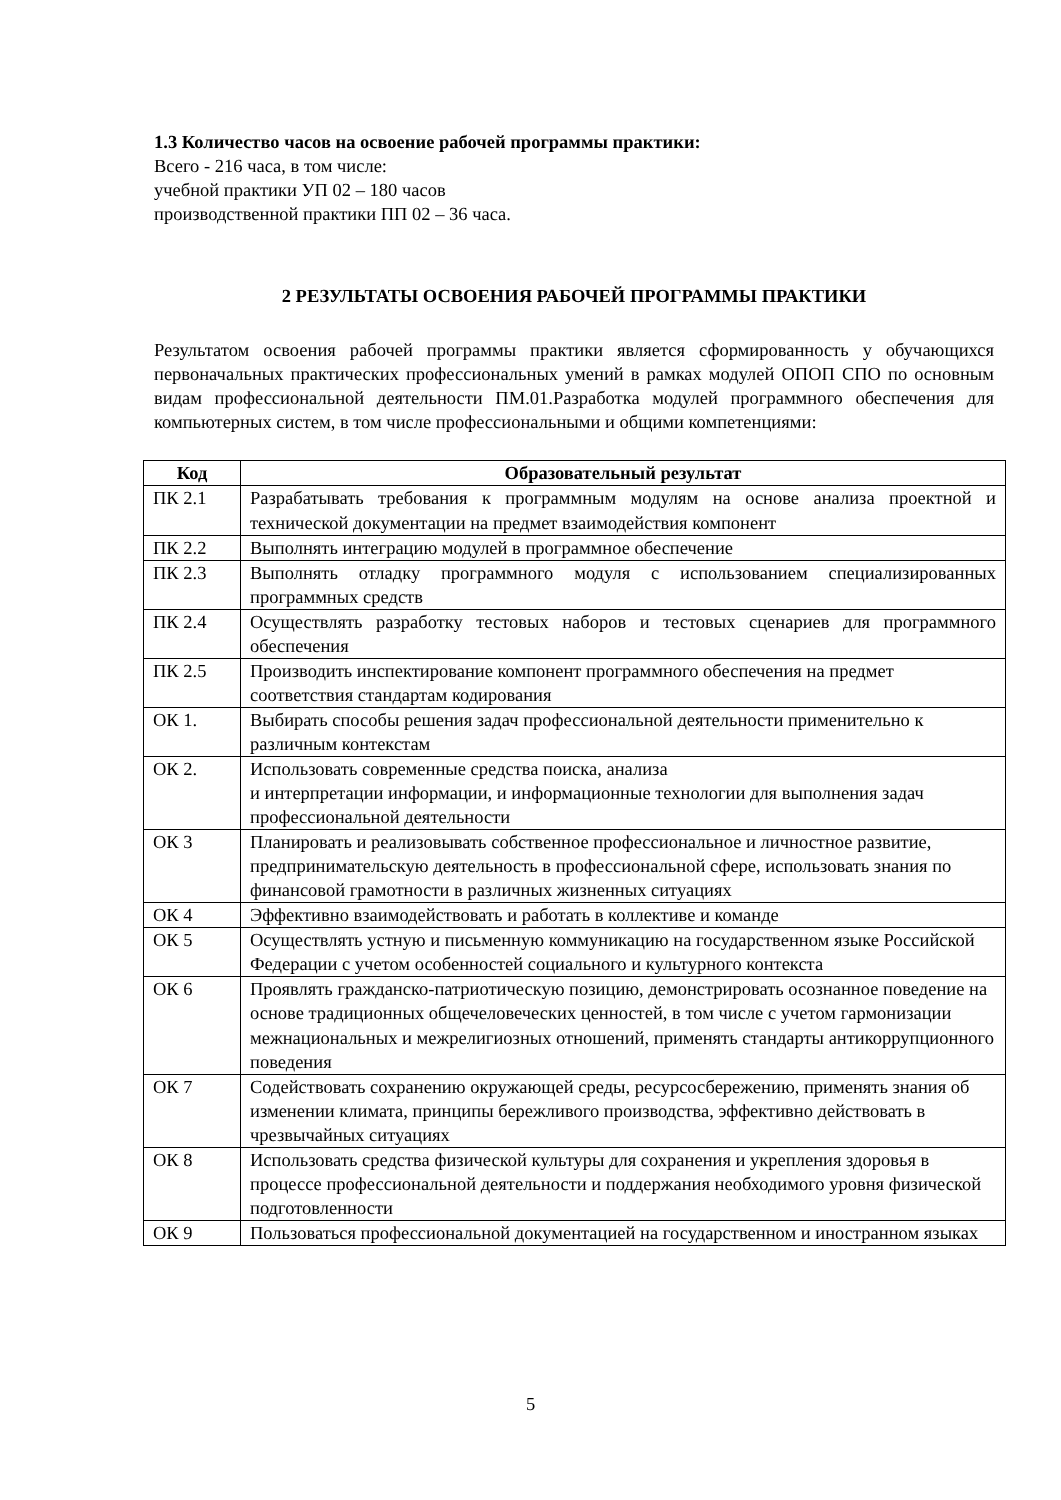1.3 Количество часов на освоение рабочей программы практики:
Всего - 216 часа, в том числе:
учебной практики УП 02 – 180 часов
производственной практики ПП 02 – 36 часа.
2 РЕЗУЛЬТАТЫ ОСВОЕНИЯ РАБОЧЕЙ ПРОГРАММЫ ПРАКТИКИ
Результатом освоения рабочей программы практики является сформированность у обучающихся первоначальных практических профессиональных умений в рамках модулей ОПОП СПО по основным видам профессиональной деятельности ПМ.01.Разработка модулей программного обеспечения для компьютерных систем, в том числе профессиональными и общими компетенциями:
| Код | Образовательный результат |
| --- | --- |
| ПК 2.1 | Разрабатывать требования к программным модулям на основе анализа проектной и технической документации на предмет взаимодействия компонент |
| ПК 2.2 | Выполнять интеграцию модулей в программное обеспечение |
| ПК 2.3 | Выполнять отладку программного модуля с использованием специализированных программных средств |
| ПК 2.4 | Осуществлять разработку тестовых наборов и тестовых сценариев для программного обеспечения |
| ПК 2.5 | Производить инспектирование компонент программного обеспечения на предмет соответствия стандартам кодирования |
| ОК 1. | Выбирать способы решения задач профессиональной деятельности применительно к различным контекстам |
| ОК 2. | Использовать современные средства поиска, анализа и интерпретации информации, и информационные технологии для выполнения задач профессиональной деятельности |
| ОК 3 | Планировать и реализовывать собственное профессиональное и личностное развитие, предпринимательскую деятельность в профессиональной сфере, использовать знания по финансовой грамотности в различных жизненных ситуациях |
| ОК 4 | Эффективно взаимодействовать и работать в коллективе и команде |
| ОК 5 | Осуществлять устную и письменную коммуникацию на государственном языке Российской Федерации с учетом особенностей социального и культурного контекста |
| ОК 6 | Проявлять гражданско-патриотическую позицию, демонстрировать осознанное поведение на основе традиционных общечеловеческих ценностей, в том числе с учетом гармонизации межнациональных и межрелигиозных отношений, применять стандарты антикоррупционного поведения |
| ОК 7 | Содействовать сохранению окружающей среды, ресурсосбережению, применять знания об изменении климата, принципы бережливого производства, эффективно действовать в чрезвычайных ситуациях |
| ОК 8 | Использовать средства физической культуры для сохранения и укрепления здоровья в процессе профессиональной деятельности и поддержания необходимого уровня физической подготовленности |
| ОК 9 | Пользоваться профессиональной документацией на государственном и иностранном языках |
5